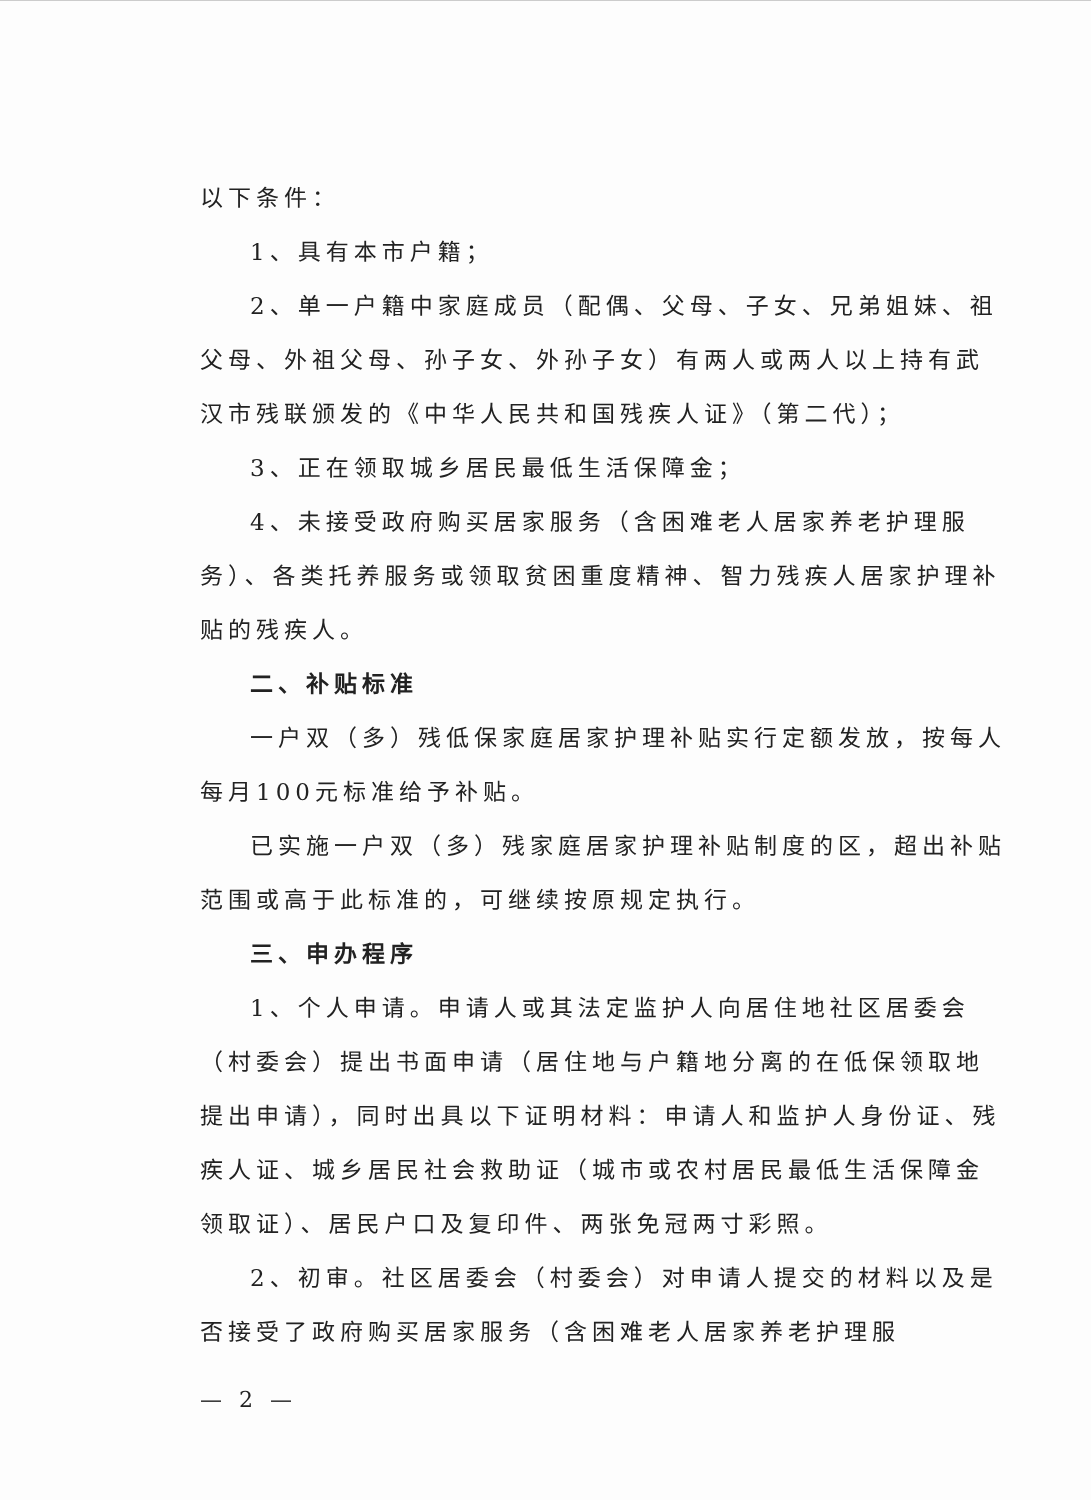以下条件：
1、具有本市户籍；
2、单一户籍中家庭成员（配偶、父母、子女、兄弟姐妹、祖父母、外祖父母、孙子女、外孙子女）有两人或两人以上持有武汉市残联颁发的《中华人民共和国残疾人证》（第二代）；
3、正在领取城乡居民最低生活保障金；
4、未接受政府购买居家服务（含困难老人居家养老护理服务）、各类托养服务或领取贫困重度精神、智力残疾人居家护理补贴的残疾人。
二、补贴标准
一户双（多）残低保家庭居家护理补贴实行定额发放，按每人每月100元标准给予补贴。
已实施一户双（多）残家庭居家护理补贴制度的区，超出补贴范围或高于此标准的，可继续按原规定执行。
三、申办程序
1、个人申请。申请人或其法定监护人向居住地社区居委会（村委会）提出书面申请（居住地与户籍地分离的在低保领取地提出申请），同时出具以下证明材料：申请人和监护人身份证、残疾人证、城乡居民社会救助证（城市或农村居民最低生活保障金领取证）、居民户口及复印件、两张免冠两寸彩照。
2、初审。社区居委会（村委会）对申请人提交的材料以及是否接受了政府购买居家服务（含困难老人居家养老护理服
— 2 —